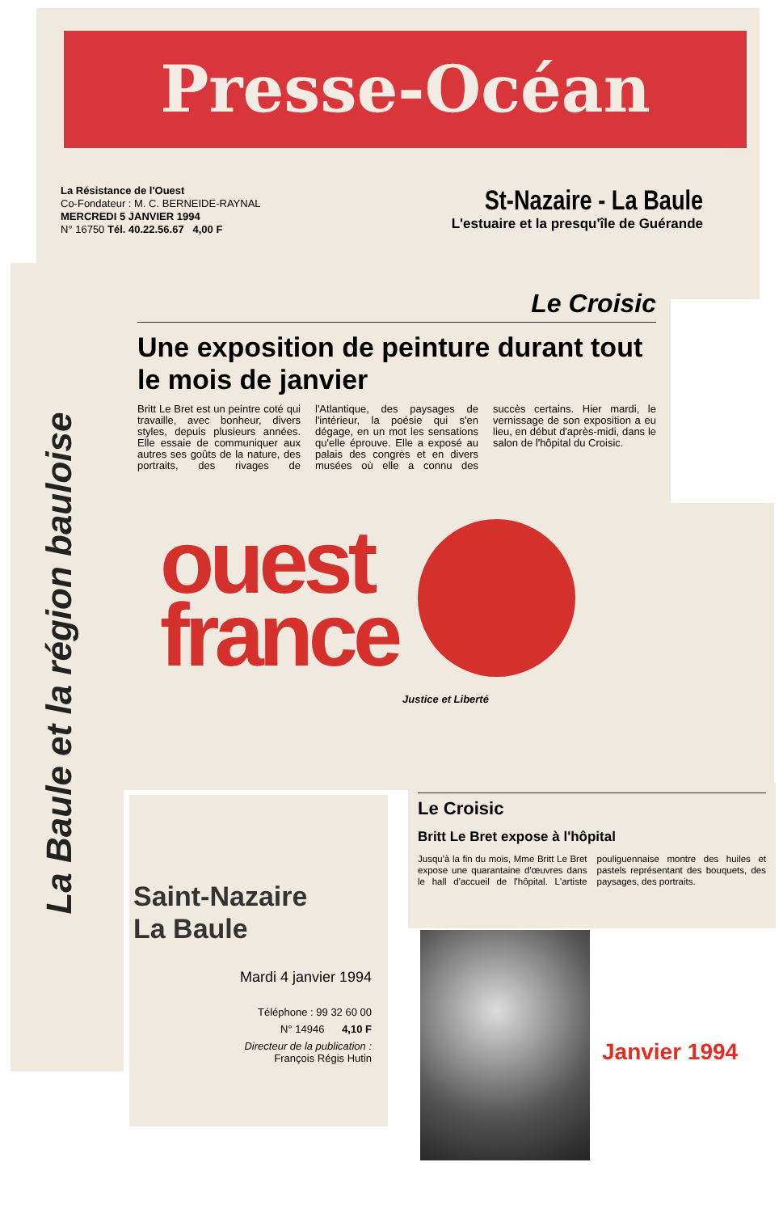Presse-Océan
La Résistance de l'Ouest
Co-Fondateur : M. C. BERNEIDE-RAYNAL
MERCREDI 5 JANVIER 1994
N° 16750 Tél. 40.22.56.67 4,00 F
St-Nazaire - La Baule
L'estuaire et la presqu'île de Guérande
La Baule et la région bauloise
Le Croisic
Une exposition de peinture durant tout le mois de janvier
Britt Le Bret est un peintre coté qui travaille, avec bonheur, divers styles, depuis plusieurs années. Elle essaie de communiquer aux autres ses goûts de la nature, des portraits, des rivages de l'Atlantique, des paysages de l'intérieur, la poésie qui s'en dégage, en un mot les sensations qu'elle éprouve. Elle a exposé au palais des congrès et en divers musées où elle a connu des succès certains. Hier mardi, le vernissage de son exposition a eu lieu, en début d'après-midi, dans le salon de l'hôpital du Croisic.
ouest
france
Justice et Liberté
Saint-Nazaire
La Baule
Mardi 4 janvier 1994
Téléphone : 99 32 60 00
N° 14946 4,10 F
Directeur de la publication :
François Régis Hutin
Le Croisic
Britt Le Bret expose à l'hôpital
Jusqu'à la fin du mois, Mme Britt Le Bret expose une quarantaine d'œuvres dans le hall d'accueil de l'hôpital. L'artiste pouliguennaise montre des huiles et pastels représentant des bouquets, des paysages, des portraits.
Janvier 1994